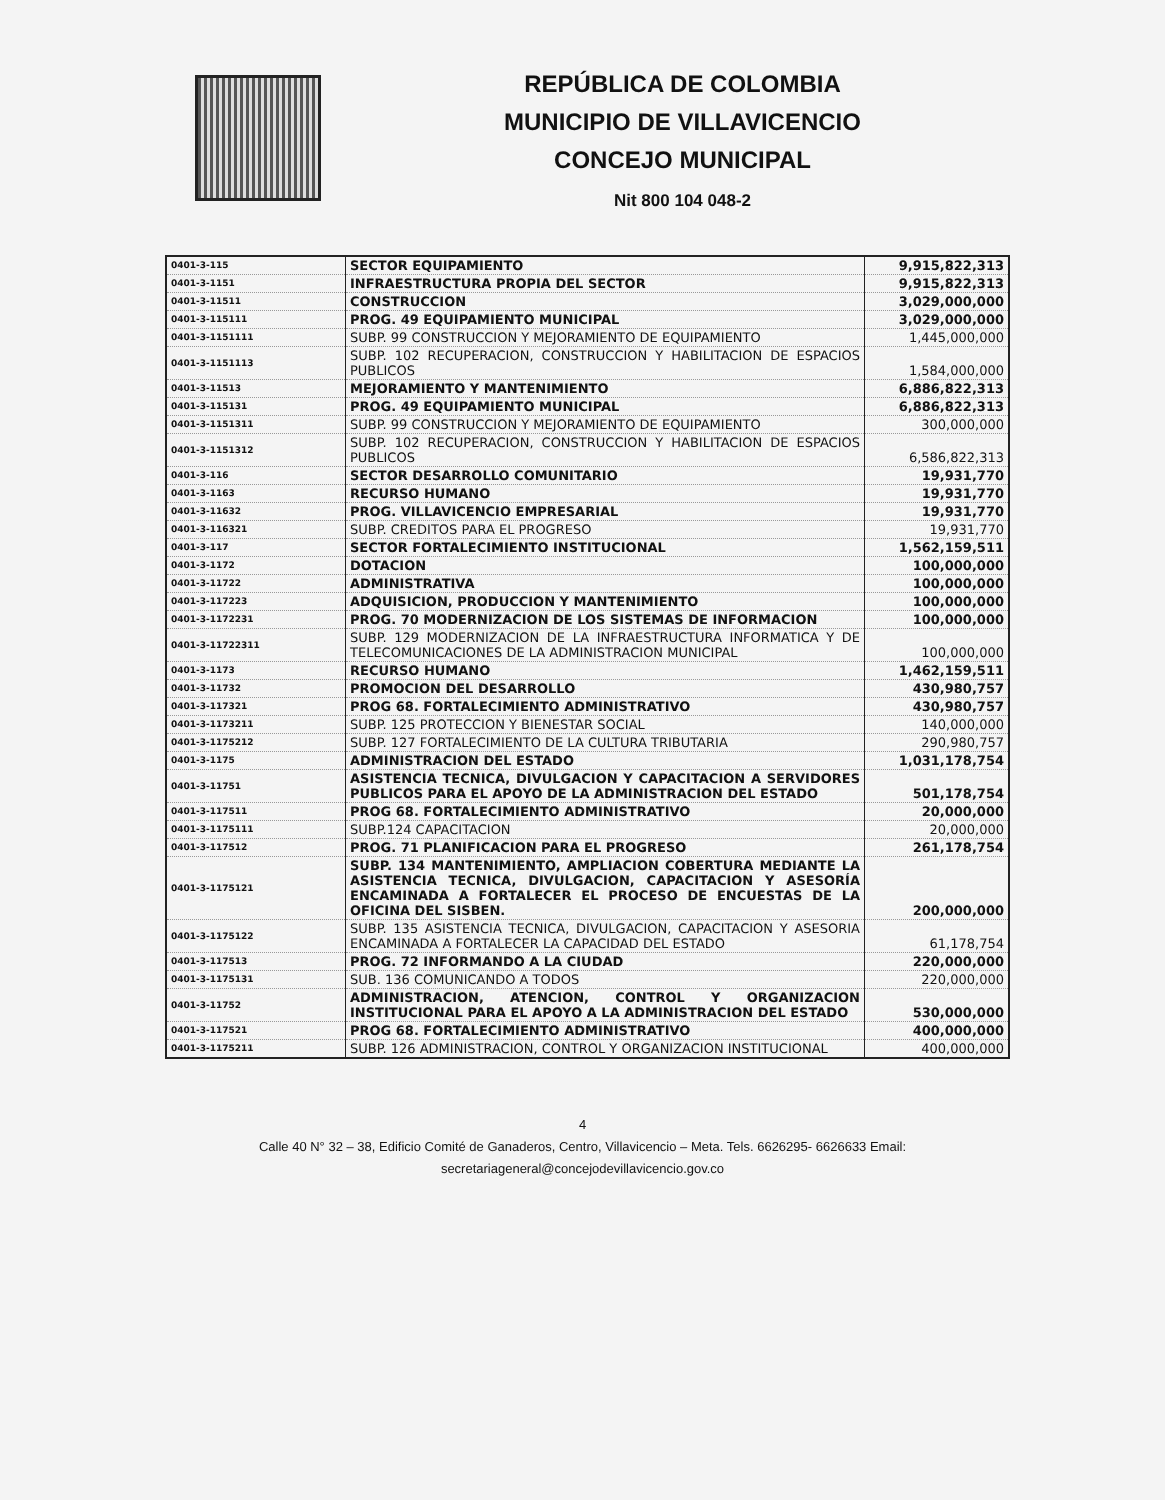REPÚBLICA DE COLOMBIA
MUNICIPIO DE VILLAVICENCIO
CONCEJO MUNICIPAL
Nit 800 104 048-2
| 0401-3-115 | SECTOR EQUIPAMIENTO | 9,915,822,313 |
| 0401-3-1151 | INFRAESTRUCTURA PROPIA DEL SECTOR | 9,915,822,313 |
| 0401-3-11511 | CONSTRUCCION | 3,029,000,000 |
| 0401-3-115111 | PROG. 49 EQUIPAMIENTO MUNICIPAL | 3,029,000,000 |
| 0401-3-1151111 | SUBP. 99 CONSTRUCCION Y MEJORAMIENTO DE EQUIPAMIENTO | 1,445,000,000 |
| 0401-3-1151113 | SUBP. 102 RECUPERACION, CONSTRUCCION Y HABILITACION DE ESPACIOS PUBLICOS | 1,584,000,000 |
| 0401-3-11513 | MEJORAMIENTO Y MANTENIMIENTO | 6,886,822,313 |
| 0401-3-115131 | PROG. 49 EQUIPAMIENTO MUNICIPAL | 6,886,822,313 |
| 0401-3-1151311 | SUBP. 99 CONSTRUCCION Y MEJORAMIENTO DE EQUIPAMIENTO | 300,000,000 |
| 0401-3-1151312 | SUBP. 102 RECUPERACION, CONSTRUCCION Y HABILITACION DE ESPACIOS PUBLICOS | 6,586,822,313 |
| 0401-3-116 | SECTOR DESARROLLO COMUNITARIO | 19,931,770 |
| 0401-3-1163 | RECURSO HUMANO | 19,931,770 |
| 0401-3-11632 | PROG. VILLAVICENCIO EMPRESARIAL | 19,931,770 |
| 0401-3-116321 | SUBP. CREDITOS PARA EL PROGRESO | 19,931,770 |
| 0401-3-117 | SECTOR FORTALECIMIENTO INSTITUCIONAL | 1,562,159,511 |
| 0401-3-1172 | DOTACION | 100,000,000 |
| 0401-3-11722 | ADMINISTRATIVA | 100,000,000 |
| 0401-3-117223 | ADQUISICION, PRODUCCION Y MANTENIMIENTO | 100,000,000 |
| 0401-3-1172231 | PROG. 70 MODERNIZACION DE LOS SISTEMAS DE INFORMACION | 100,000,000 |
| 0401-3-11722311 | SUBP. 129 MODERNIZACION DE LA INFRAESTRUCTURA INFORMATICA Y DE TELECOMUNICACIONES DE LA ADMINISTRACION MUNICIPAL | 100,000,000 |
| 0401-3-1173 | RECURSO HUMANO | 1,462,159,511 |
| 0401-3-11732 | PROMOCION DEL DESARROLLO | 430,980,757 |
| 0401-3-117321 | PROG 68. FORTALECIMIENTO ADMINISTRATIVO | 430,980,757 |
| 0401-3-1173211 | SUBP. 125 PROTECCION Y BIENESTAR SOCIAL | 140,000,000 |
| 0401-3-1175212 | SUBP. 127 FORTALECIMIENTO DE LA CULTURA TRIBUTARIA | 290,980,757 |
| 0401-3-1175 | ADMINISTRACION DEL ESTADO | 1,031,178,754 |
| 0401-3-11751 | ASISTENCIA TECNICA, DIVULGACION Y CAPACITACION A SERVIDORES PUBLICOS PARA EL APOYO DE LA ADMINISTRACION DEL ESTADO | 501,178,754 |
| 0401-3-117511 | PROG 68. FORTALECIMIENTO ADMINISTRATIVO | 20,000,000 |
| 0401-3-1175111 | SUBP.124 CAPACITACION | 20,000,000 |
| 0401-3-117512 | PROG. 71 PLANIFICACION PARA EL PROGRESO | 261,178,754 |
| 0401-3-1175121 | SUBP. 134 MANTENIMIENTO, AMPLIACION COBERTURA MEDIANTE LA ASISTENCIA TECNICA, DIVULGACION, CAPACITACION Y ASESORÍA ENCAMINADA A FORTALECER EL PROCESO DE ENCUESTAS DE LA OFICINA DEL SISBEN. | 200,000,000 |
| 0401-3-1175122 | SUBP. 135 ASISTENCIA TECNICA, DIVULGACION, CAPACITACION Y ASESORIA ENCAMINADA A FORTALECER LA CAPACIDAD DEL ESTADO | 61,178,754 |
| 0401-3-117513 | PROG. 72 INFORMANDO A LA CIUDAD | 220,000,000 |
| 0401-3-1175131 | SUB. 136 COMUNICANDO A TODOS | 220,000,000 |
| 0401-3-11752 | ADMINISTRACION, ATENCION, CONTROL Y ORGANIZACION INSTITUCIONAL PARA EL APOYO A LA ADMINISTRACION DEL ESTADO | 530,000,000 |
| 0401-3-117521 | PROG 68. FORTALECIMIENTO ADMINISTRATIVO | 400,000,000 |
| 0401-3-1175211 | SUBP. 126 ADMINISTRACION, CONTROL Y ORGANIZACION INSTITUCIONAL | 400,000,000 |
4
Calle 40 N° 32 – 38, Edificio Comité de Ganaderos, Centro, Villavicencio – Meta. Tels. 6626295- 6626633 Email:
secretariageneral@concejodevillavicencio.gov.co